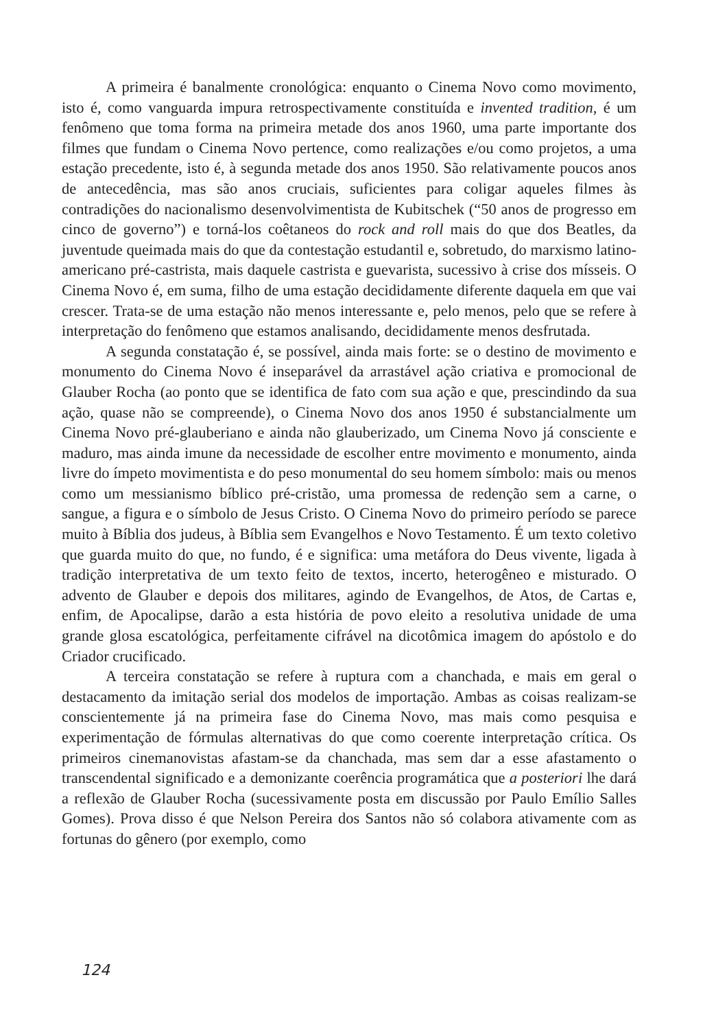A primeira é banalmente cronológica: enquanto o Cinema Novo como movimento, isto é, como vanguarda impura retrospectivamente constituída e invented tradition, é um fenômeno que toma forma na primeira metade dos anos 1960, uma parte importante dos filmes que fundam o Cinema Novo pertence, como realizações e/ou como projetos, a uma estação precedente, isto é, à segunda metade dos anos 1950. São relativamente poucos anos de antecedência, mas são anos cruciais, suficientes para coligar aqueles filmes às contradições do nacionalismo desenvolvimentista de Kubitschek (“50 anos de progresso em cinco de governo”) e torná-los coêtaneos do rock and roll mais do que dos Beatles, da juventude queimada mais do que da contestação estudantil e, sobretudo, do marxismo latino-americano pré-castrista, mais daquele castrista e guevarista, sucessivo à crise dos mísseis. O Cinema Novo é, em suma, filho de uma estação decididamente diferente daquela em que vai crescer. Trata-se de uma estação não menos interessante e, pelo menos, pelo que se refere à interpretação do fenômeno que estamos analisando, decididamente menos desfrutada.
A segunda constatação é, se possível, ainda mais forte: se o destino de movimento e monumento do Cinema Novo é inseparável da arrastável ação criativa e promocional de Glauber Rocha (ao ponto que se identifica de fato com sua ação e que, prescindindo da sua ação, quase não se compreende), o Cinema Novo dos anos 1950 é substancialmente um Cinema Novo pré-glauberiano e ainda não glauberizado, um Cinema Novo já consciente e maduro, mas ainda imune da necessidade de escolher entre movimento e monumento, ainda livre do ímpeto movimentista e do peso monumental do seu homem símbolo: mais ou menos como um messianismo bíblico pré-cristão, uma promessa de redenção sem a carne, o sangue, a figura e o símbolo de Jesus Cristo. O Cinema Novo do primeiro período se parece muito à Bíblia dos judeus, à Bíblia sem Evangelhos e Novo Testamento. É um texto coletivo que guarda muito do que, no fundo, é e significa: uma metáfora do Deus vivente, ligada à tradição interpretativa de um texto feito de textos, incerto, heterogêneo e misturado. O advento de Glauber e depois dos militares, agindo de Evangelhos, de Atos, de Cartas e, enfim, de Apocalipse, darão a esta história de povo eleito a resolutiva unidade de uma grande glosa escatológica, perfeitamente cifrável na dicotômica imagem do apóstolo e do Criador crucificado.
A terceira constatação se refere à ruptura com a chanchada, e mais em geral o destacamento da imitação serial dos modelos de importação. Ambas as coisas realizam-se conscientemente já na primeira fase do Cinema Novo, mas mais como pesquisa e experimentação de fórmulas alternativas do que como coerente interpretação crítica. Os primeiros cinemanovistas afastam-se da chanchada, mas sem dar a esse afastamento o transcendental significado e a demonizante coerência programática que a posteriori lhe dará a reflexão de Glauber Rocha (sucessivamente posta em discussão por Paulo Emílio Salles Gomes). Prova disso é que Nelson Pereira dos Santos não só colabora ativamente com as fortunas do gênero (por exemplo, como
124